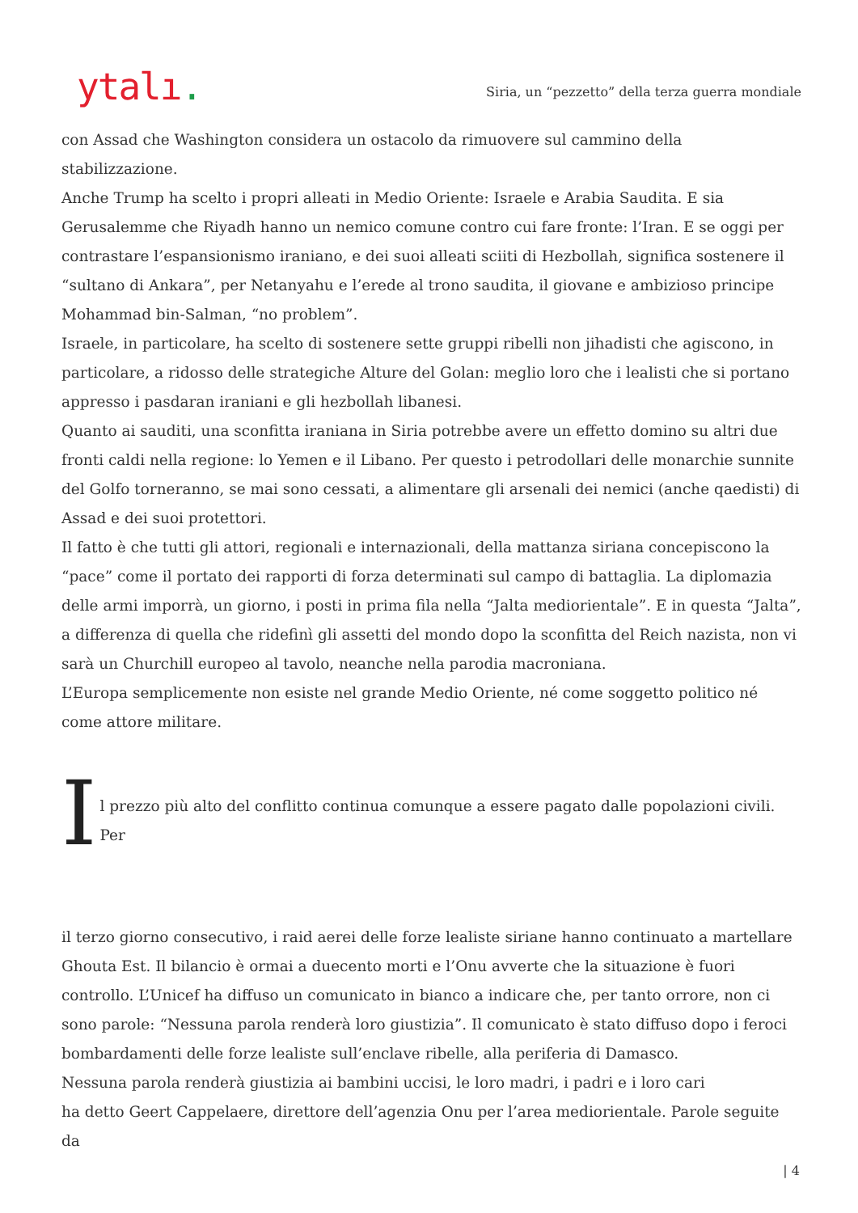ytalı.
Siria, un “pezzetto” della terza guerra mondiale
con Assad che Washington considera un ostacolo da rimuovere sul cammino della stabilizzazione.
Anche Trump ha scelto i propri alleati in Medio Oriente: Israele e Arabia Saudita. E sia Gerusalemme che Riyadh hanno un nemico comune contro cui fare fronte: l’Iran. E se oggi per contrastare l’espansionismo iraniano, e dei suoi alleati sciiti di Hezbollah, significa sostenere il “sultano di Ankara”, per Netanyahu e l’erede al trono saudita, il giovane e ambizioso principe Mohammad bin-Salman, “no problem”.
Israele, in particolare, ha scelto di sostenere sette gruppi ribelli non jihadisti che agiscono, in particolare, a ridosso delle strategiche Alture del Golan: meglio loro che i lealisti che si portano appresso i pasdaran iraniani e gli hezbollah libanesi.
Quanto ai sauditi, una sconfitta iraniana in Siria potrebbe avere un effetto domino su altri due fronti caldi nella regione: lo Yemen e il Libano. Per questo i petrodollari delle monarchie sunnite del Golfo torneranno, se mai sono cessati, a alimentare gli arsenali dei nemici (anche qaedisti) di Assad e dei suoi protettori.
Il fatto è che tutti gli attori, regionali e internazionali, della mattanza siriana concepiscono la “pace” come il portato dei rapporti di forza determinati sul campo di battaglia. La diplomazia delle armi imporrà, un giorno, i posti in prima fila nella “Jalta mediorientale”. E in questa “Jalta”, a differenza di quella che ridefinì gli assetti del mondo dopo la sconfitta del Reich nazista, non vi sarà un Churchill europeo al tavolo, neanche nella parodia macroniana.
L’Europa semplicemente non esiste nel grande Medio Oriente, né come soggetto politico né come attore militare.
Il prezzo più alto del conflitto continua comunque a essere pagato dalle popolazioni civili. Per
il terzo giorno consecutivo, i raid aerei delle forze lealiste siriane hanno continuato a martellare Ghouta Est. Il bilancio è ormai a duecento morti e l’Onu avverte che la situazione è fuori controllo. L’Unicef ha diffuso un comunicato in bianco a indicare che, per tanto orrore, non ci sono parole: “Nessuna parola renderà loro giustizia”. Il comunicato è stato diffuso dopo i feroci bombardamenti delle forze lealiste sull’enclave ribelle, alla periferia di Damasco.
Nessuna parola renderà giustizia ai bambini uccisi, le loro madri, i padri e i loro cari
ha detto Geert Cappelaere, direttore dell’agenzia Onu per l’area mediorientale. Parole seguite da
| 4